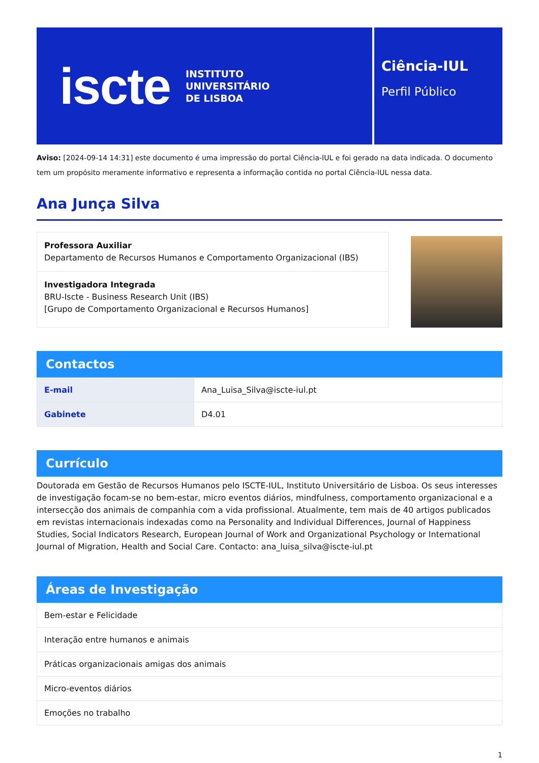iscte INSTITUTO
UNIVERSITÁRIO
DE LISBOA
Ciência-IUL
Perfil Público
Aviso: [2024-09-14 14:31] este documento é uma impressão do portal Ciência-IUL e foi gerado na data indicada. O documento tem um propósito meramente informativo e representa a informação contida no portal Ciência-IUL nessa data.
Ana Junça Silva
Professora Auxiliar
Departamento de Recursos Humanos e Comportamento Organizacional (IBS)
Investigadora Integrada
BRU-Iscte - Business Research Unit (IBS)
[Grupo de Comportamento Organizacional e Recursos Humanos]
Contactos
| E-mail | Ana_Luisa_Silva@iscte-iul.pt |
| Gabinete | D4.01 |
Currículo
Doutorada em Gestão de Recursos Humanos pelo ISCTE-IUL, Instituto Universitário de Lisboa. Os seus interesses de investigação focam-se no bem-estar, micro eventos diários, mindfulness, comportamento organizacional e a intersecção dos animais de companhia com a vida profissional. Atualmente, tem mais de 40 artigos publicados em revistas internacionais indexadas como na Personality and Individual Differences, Journal of Happiness Studies, Social Indicators Research, European Journal of Work and Organizational Psychology or International Journal of Migration, Health and Social Care. Contacto: ana_luisa_silva@iscte-iul.pt
Áreas de Investigação
| Bem-estar e Felicidade |
| Interação entre humanos e animais |
| Práticas organizacionais amigas dos animais |
| Micro-eventos diários |
| Emoções no trabalho |
1